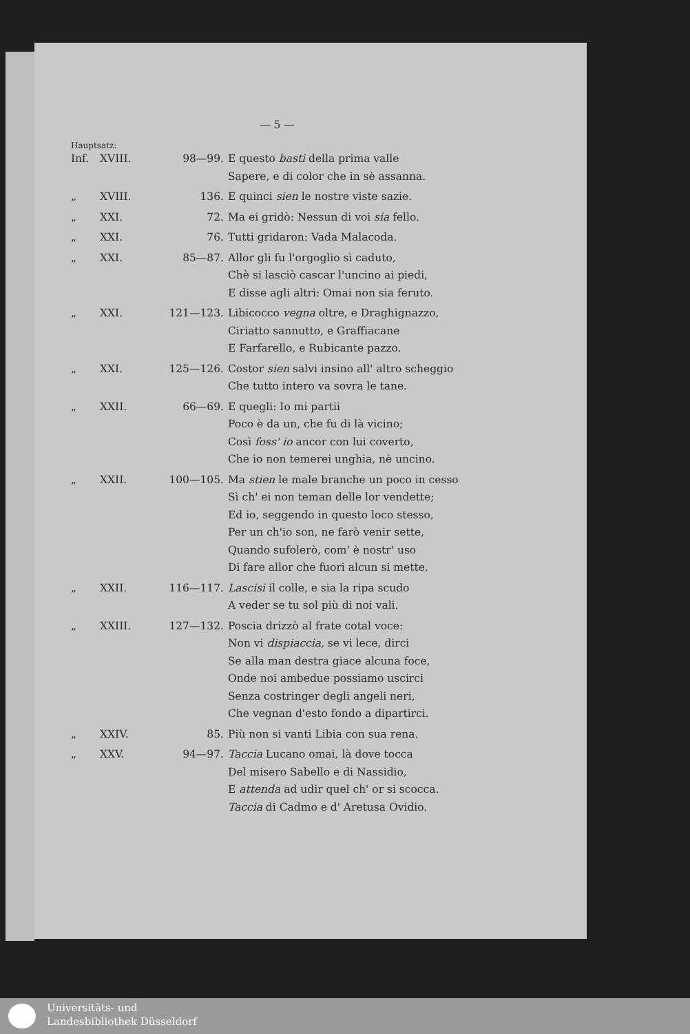— 5 —
Hauptsatz:
| Inf. | XVIII. | 98—99. | E questo basti della prima valle Sapere, e di color che in sè assanna. |
| „ | XVIII. | 136. | E quinci sien le nostre viste sazie. |
| „ | XXI. | 72. | Ma ei gridò: Nessun di voi sia fello. |
| „ | XXI. | 76. | Tutti gridaron: Vada Malacoda. |
| „ | XXI. | 85—87. | Allor gli fu l'orgoglio sì caduto, Chè si lasciò cascar l'uncino ai piedi, E disse agli altri: Omai non sia feruto. |
| „ | XXI. | 121—123. | Libicocco vegna oltre, e Draghignazzo, Ciriatto sannutto, e Graffiacane E Farfarello, e Rubicante pazzo. |
| „ | XXI. | 125—126. | Costor sien salvi insino all' altro scheggio Che tutto intero va sovra le tane. |
| „ | XXII. | 66—69. | E quegli: Io mi partii Poco è da un, che fu di là vicino; Così foss' io ancor con lui coverto, Che io non temerei unghia, nè uncino. |
| „ | XXII. | 100—105. | Ma stien le male branche un poco in cesso Sì ch' ei non teman delle lor vendette; Ed io, seggendo in questo loco stesso, Per un ch'io son, ne farò venir sette, Quando sufolerò, com' è nostr' uso Di fare allor che fuori alcun si mette. |
| „ | XXII. | 116—117. | Lascisi il colle, e sia la ripa scudo A veder se tu sol più di noi vali. |
| „ | XXIII. | 127—132. | Poscia drizzò al frate cotal voce: Non vi dispiaccia, se vi lece, dirci Se alla man destra giace alcuna foce, Onde noi ambedue possiamo uscirci Senza costringer degli angeli neri, Che vegnan d'esto fondo a dipartirci. |
| „ | XXIV. | 85. | Più non si vanti Libia con sua rena. |
| „ | XXV. | 94—97. | Taccia Lucano omai, là dove tocca Del misero Sabello e di Nassidio, E attenda ad udir quel ch' or si scocca. Taccia di Cadmo e d' Aretusa Ovidio. |
Universitäts- und
Landesbibliothek Düsseldorf